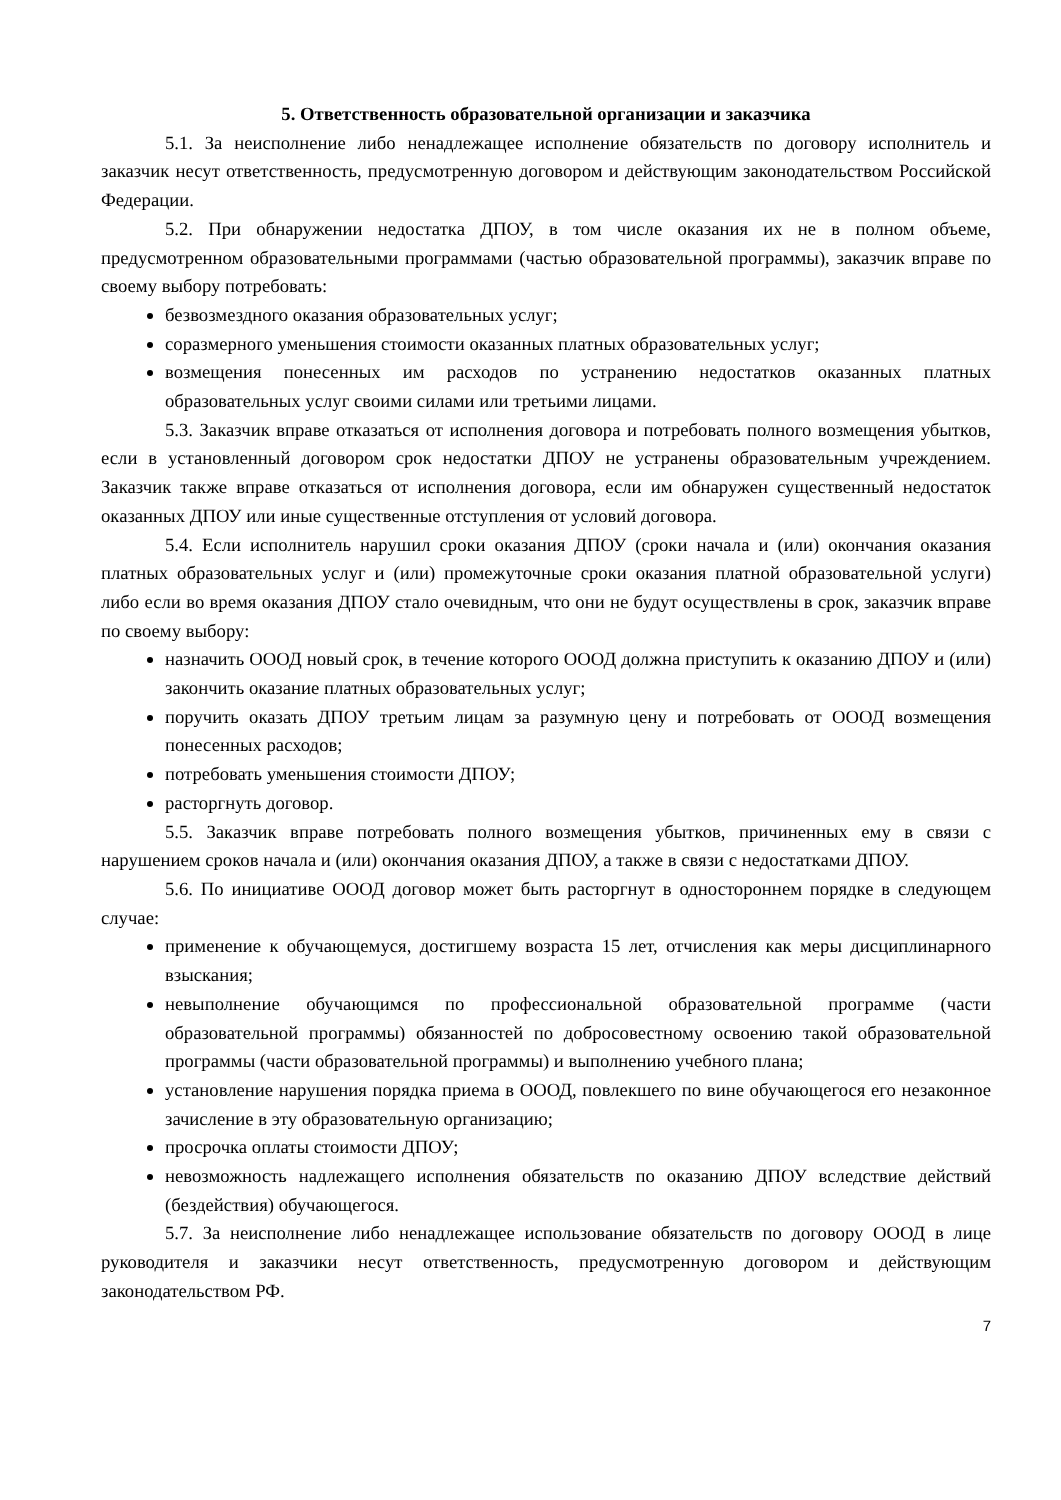5. Ответственность образовательной организации и заказчика
5.1. За неисполнение либо ненадлежащее исполнение обязательств по договору исполнитель и заказчик несут ответственность, предусмотренную договором и действующим законодательством Российской Федерации.
5.2. При обнаружении недостатка ДПОУ, в том числе оказания их не в полном объеме, предусмотренном образовательными программами (частью образовательной программы), заказчик вправе по своему выбору потребовать:
безвозмездного оказания образовательных услуг;
соразмерного уменьшения стоимости оказанных платных образовательных услуг;
возмещения понесенных им расходов по устранению недостатков оказанных платных образовательных услуг своими силами или третьими лицами.
5.3. Заказчик вправе отказаться от исполнения договора и потребовать полного возмещения убытков, если в установленный договором срок недостатки ДПОУ не устранены образовательным учреждением. Заказчик также вправе отказаться от исполнения договора, если им обнаружен существенный недостаток оказанных ДПОУ или иные существенные отступления от условий договора.
5.4. Если исполнитель нарушил сроки оказания ДПОУ (сроки начала и (или) окончания оказания платных образовательных услуг и (или) промежуточные сроки оказания платной образовательной услуги) либо если во время оказания ДПОУ стало очевидным, что они не будут осуществлены в срок, заказчик вправе по своему выбору:
назначить ОООД новый срок, в течение которого ОООД должна приступить к оказанию ДПОУ и (или) закончить оказание платных образовательных услуг;
поручить оказать ДПОУ третьим лицам за разумную цену и потребовать от ОООД возмещения понесенных расходов;
потребовать уменьшения стоимости ДПОУ;
расторгнуть договор.
5.5. Заказчик вправе потребовать полного возмещения убытков, причиненных ему в связи с нарушением сроков начала и (или) окончания оказания ДПОУ, а также в связи с недостатками ДПОУ.
5.6. По инициативе ОООД договор может быть расторгнут в одностороннем порядке в следующем случае:
применение к обучающемуся, достигшему возраста 15 лет, отчисления как меры дисциплинарного взыскания;
невыполнение обучающимся по профессиональной образовательной программе (части образовательной программы) обязанностей по добросовестному освоению такой образовательной программы (части образовательной программы) и выполнению учебного плана;
установление нарушения порядка приема в ОООД, повлекшего по вине обучающегося его незаконное зачисление в эту образовательную организацию;
просрочка оплаты стоимости ДПОУ;
невозможность надлежащего исполнения обязательств по оказанию ДПОУ вследствие действий (бездействия) обучающегося.
5.7. За неисполнение либо ненадлежащее использование обязательств по договору ОООД в лице руководителя и заказчики несут ответственность, предусмотренную договором и действующим законодательством РФ.
7